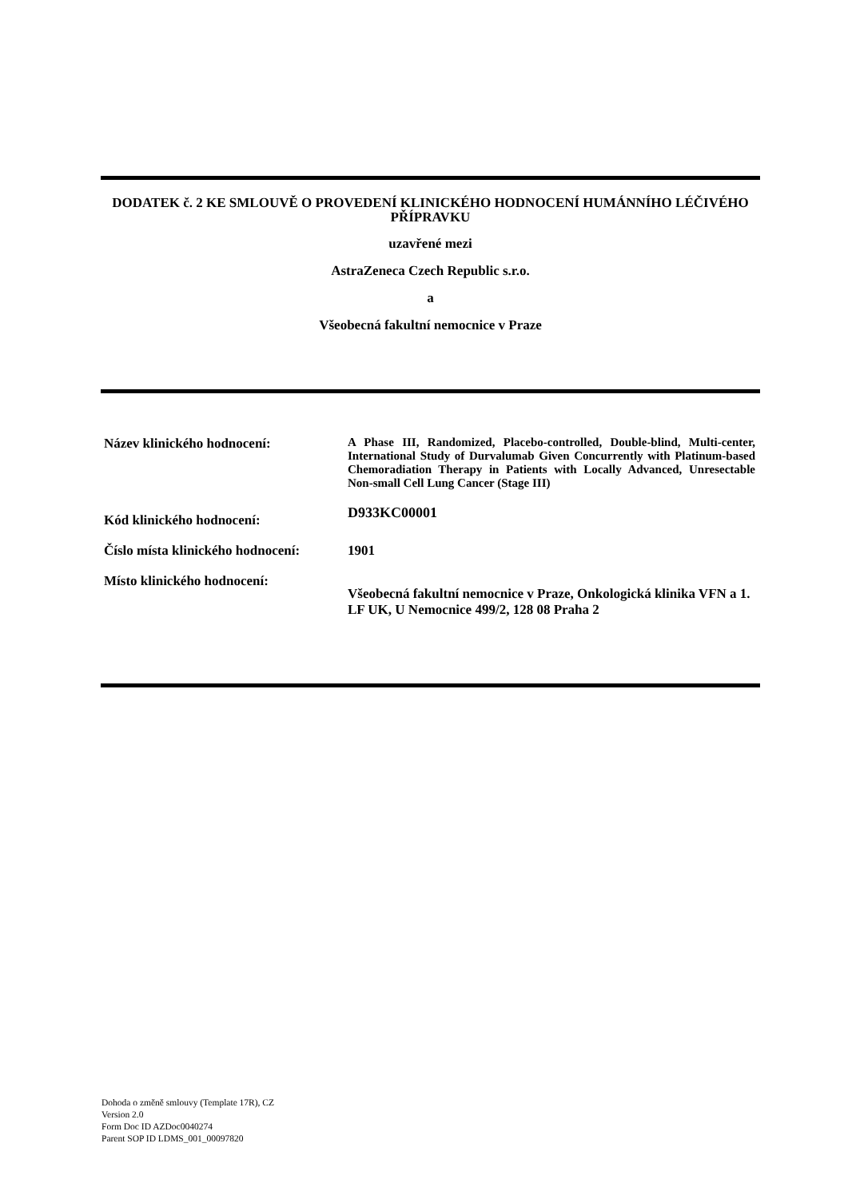DODATEK č. 2 KE SMLOUVĚ O PROVEDENÍ KLINICKÉHO HODNOCENÍ HUMÁNNÍHO LÉČIVÉHO PŘÍPRAVKU
uzavřené mezi
AstraZeneca Czech Republic s.r.o.
a
Všeobecná fakultní nemocnice v Praze
| Název klinického hodnocení: | A Phase III, Randomized, Placebo-controlled, Double-blind, Multi-center, International Study of Durvalumab Given Concurrently with Platinum-based Chemoradiation Therapy in Patients with Locally Advanced, Unresectable Non-small Cell Lung Cancer (Stage III) |
| Kód klinického hodnocení: | D933KC00001 |
| Číslo místa klinického hodnocení: | 1901 |
| Místo klinického hodnocení: | Všeobecná fakultní nemocnice v Praze, Onkologická klinika VFN a 1. LF UK, U Nemocnice 499/2, 128 08 Praha 2 |
Dohoda o změně smlouvy (Template 17R), CZ
Version 2.0
Form Doc ID AZDoc0040274
Parent SOP ID LDMS_001_00097820